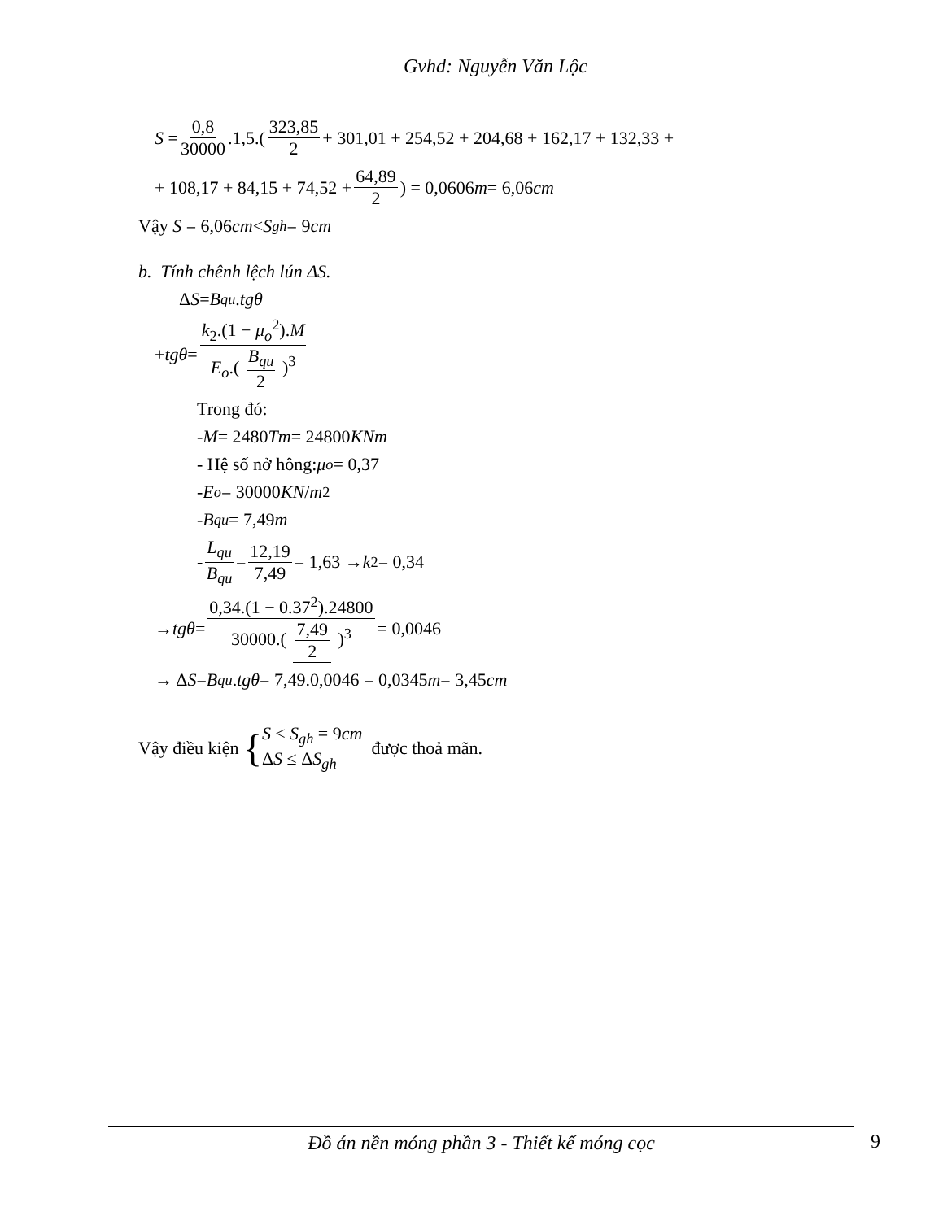Gvhd: Nguyễn Văn Lộc
S = 0,8 30000.1,5.(323,85 2 + 301,01 + 254,52 + 204,68 + 162,17 + 132,33 +
+ 108,17 + 84,15 + 74,52 + 64,89 2) = 0,0606 m = 6,06 cm
Vậy S = 6,06 cm < S<sub>gh</sub> = 9 cm
b. Tính chênh lệch lún ΔS.
Δ S = B<sub>qu</sub>. tgθ
+ tgθ = k<sub>2</sub>.(1 − μ<sub>o</sub><sup>2</sup>).M E<sub>o</sub>.( B<sub>qu</sub> 2 )<sup>3</sup>
Trong đó:
- M = 2480 Tm = 24800 KNm
- Hệ số nở hông: μ<sub>o</sub> = 0,37
- E<sub>o</sub> = 30000 KN / m<sup>2</sup>
- B<sub>qu</sub> = 7,49 m
- L<sub>qu</sub> B<sub>qu</sub> = 12,19 7,49 = 1,63 → k<sub>2</sub> = 0,34
→ tgθ = 0,34.(1 − 0.37<sup>2</sup>).24800 30000.( 7,49 2 )<sup>3</sup> = 0,0046
→ Δ S = B<sub>qu</sub>. tgθ = 7,49.0,0046 = 0,0345 m = 3,45 cm
Vậy điều kiện { S ≤ S<sub>gh</sub> = 9cm ΔS ≤ ΔS<sub>gh</sub> được thoả mãn.
Đồ án nền móng phần 3 - Thiết kế móng cọc 9